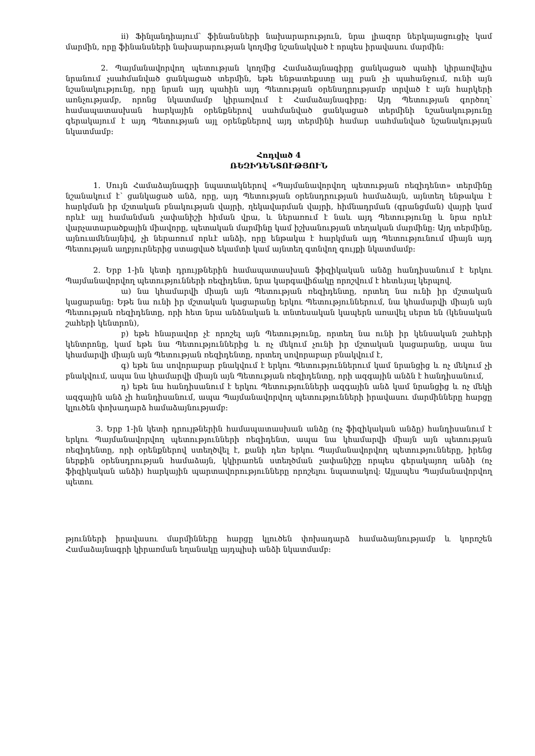ii) Ֆինլանդիայում՝ ֆինանսների նախարարություն, նրա լիազոր ներկայացուցիչ կամ մարմին, որը ֆինանսների նախարարության կողմից նշանակված է որպես իրավասու մարմին:
2. Պայմանավորվող պետության կողմից Համաձայնագիրը ցանկացած պահի կիրառվելիս նրանում չսահմանված ցանկացած տերմին, եթե ենթատեքստը այլ բան չի պահանջում, ունի այն նշանակությունը, որը նրան այդ պահին այդ Պետության օրենսդրությամբ տրված է այն հարկերի առնչությամբ, որոնց նկատմամբ կիրառվում է Համաձայնագիրը: Այդ Պետության գործող՝ համապատասխան հարկային օրենքներով սահմանված ցանկացած տերմինի նշանակությունը գերակայում է այդ Պետության այլ օրենքներով այդ տերմինի համար սահմանված նշանակության նկատմամբ:
Հոդված 4
ՌԵԶԻԴԵՆՏՈՒԹՅՈՒՆ
1. Սույն Համաձայնագրի նպատակներով «Պայմանավորվող պետության ռեզիդենտ» տերմինը նշանակում է՝ ցանկացած անձ, որը, այդ Պետության օրենսդրության համաձայն, այնտեղ ենթակա է հարկման իր մշտական բնակության վայրի, ղեկավարման վայրի, հիմնադրման (գրանցման) վայրի կամ որևէ այլ համանման չափանիշի հիման վրա, և ներառում է նաև այդ Պետությունը և նրա որևէ վարչատարածքային միավորը, պետական մարմինը կամ իշխանության տեղական մարմինը: Այդ տերմինը, այնուամենայնիվ, չի ներառում որևէ անձի, որը ենթակա է հարկման այդ Պետությունում միայն այդ Պետության աղբյուրներից ստացված եկամտի կամ այնտեղ գտնվող գույքի նկատմամբ:
2. Երբ 1-ին կետի դրույթներին համապատասխան ֆիզիկական անձը հանդիսանում է երկու Պայմանավորվող պետությունների ռեզիդենտ, նրա կարգավիճակը որոշվում է հետևյալ կերպով.
ա) նա կհամարվի միայն այն Պետության ռեզիդենտը, որտեղ նա ունի իր մշտական կացարանը: Եթե նա ունի իր մշտական կացարանը երկու Պետություններում, նա կհամարվի միայն այն Պետության ռեզիդենտը, որի հետ նրա անձնական և տնտեսական կապերն առավել սերտ են (կենսական շահերի կենտրոն),
բ) եթե հնարավոր չէ որոշել այն Պետությունը, որտեղ նա ունի իր կենսական շահերի կենտրոնը, կամ եթե նա Պետություններից և ոչ մեկում չունի իր մշտական կացարանը, ապա նա կհամարվի միայն այն Պետության ռեզիդենտը, որտեղ սովորաբար բնակվում է,
գ) եթե նա սովորաբար բնակվում է երկու Պետություններում կամ նրանցից և ոչ մեկում չի բնակվում, ապա նա կհամարվի միայն այն Պետության ռեզիդենտը, որի ազգային անձն է հանդիսանում,
դ) եթե նա հանդիսանում է երկու Պետությունների ազգային անձ կամ նրանցից և ոչ մեկի ազգային անձ չի հանդիսանում, ապա Պայմանավորվող պետությունների իրավասու մարմինները հարցը կլուծեն փոխադարձ համաձայնությամբ:
3. Երբ 1-ին կետի դրույթներին համապատասխան անձը (ոչ ֆիզիկական անձը) հանդիսանում է երկու Պայմանավորվող պետությունների ռեզիդենտ, ապա նա կհամարվի միայն այն պետության ռեզիդենտը, որի օրենքներով ստեղծվել է, քանի դեռ երկու Պայմանավորվող պետությունները, իրենց ներքին օրենսդրության համաձայն, կկիրառեն ստեղծման չափանիշը որպես գերակայող անձի (ոչ ֆիզիկական անձի) հարկային պարտավորությունները որոշելու նպատակով: Այլապես Պայմանավորվող պետու
թյունների իրավասու մարմինները հարցը կլուծեն փոխադարձ համաձայնությամբ և կորոշեն Համաձայնագրի կիրառման եղանակը այդպիսի անձի նկատմամբ: